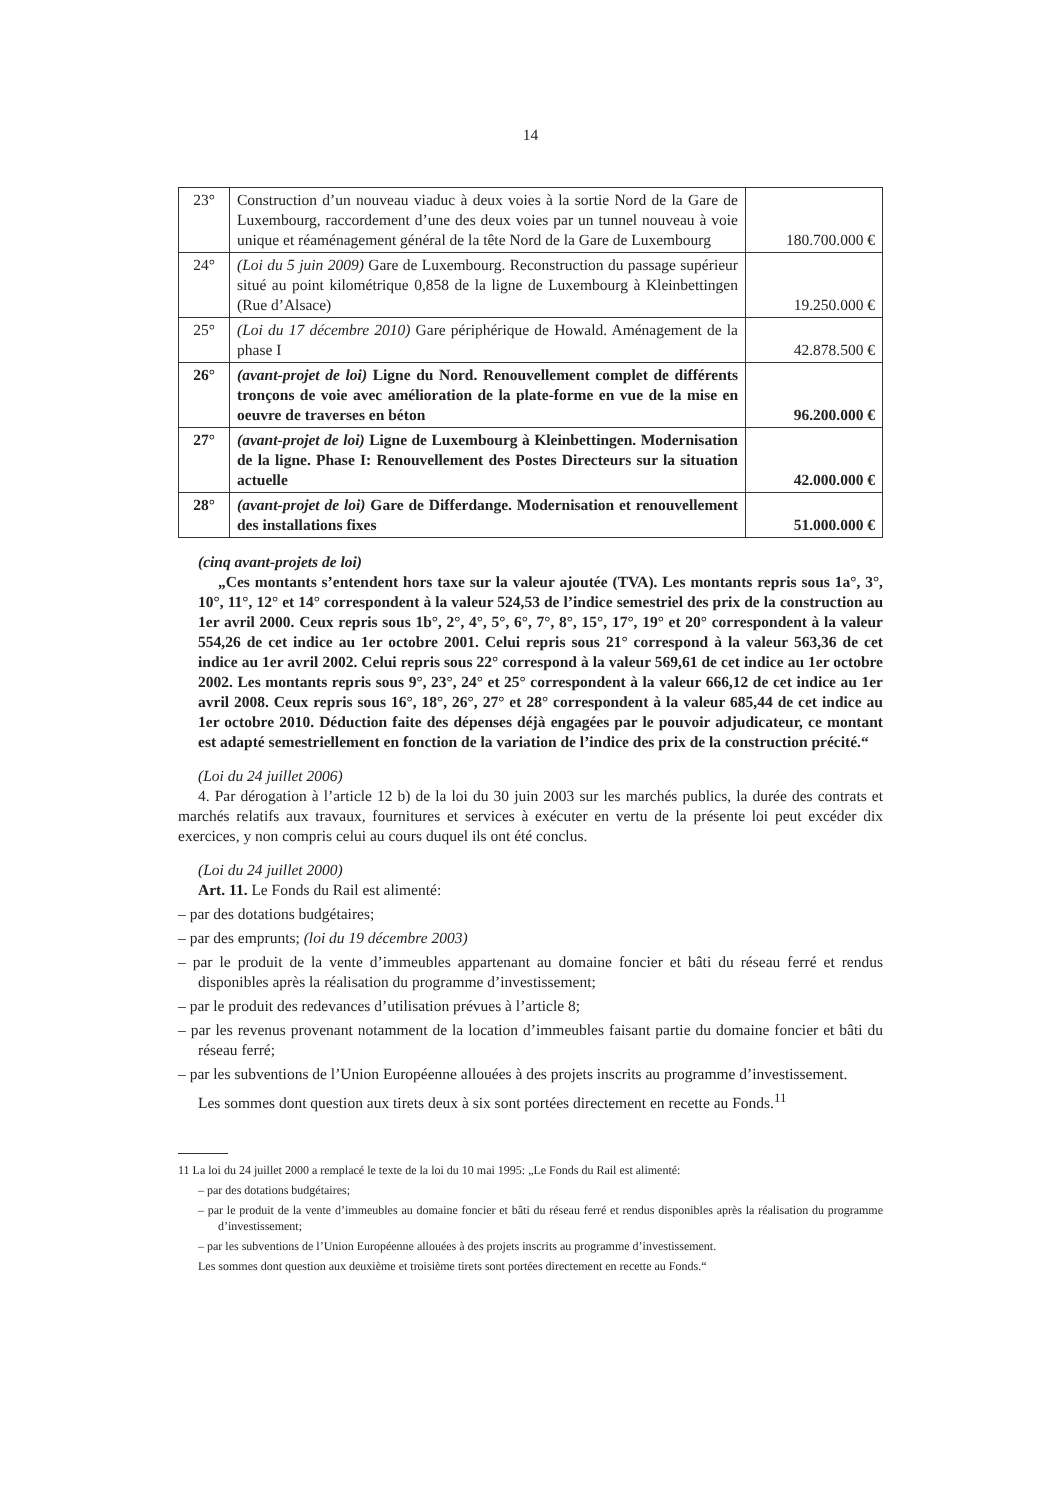14
| 23° | Construction d’un nouveau viaduc à deux voies à la sortie Nord de la Gare de Luxembourg, raccordement d’une des deux voies par un tunnel nouveau à voie unique et réaménagement général de la tête Nord de la Gare de Luxembourg | 180.700.000 € |
| 24° | (Loi du 5 juin 2009) Gare de Luxembourg. Reconstruction du passage supérieur situé au point kilométrique 0,858 de la ligne de Luxembourg à Kleinbettingen (Rue d’Alsace) | 19.250.000 € |
| 25° | (Loi du 17 décembre 2010) Gare périphérique de Howald. Aménagement de la phase I | 42.878.500 € |
| 26° | (avant-projet de loi) Ligne du Nord. Renouvellement complet de différents tronçons de voie avec amélioration de la plate-forme en vue de la mise en oeuvre de traverses en béton | 96.200.000 € |
| 27° | (avant-projet de loi) Ligne de Luxembourg à Kleinbettingen. Modernisation de la ligne. Phase I: Renouvellement des Postes Directeurs sur la situation actuelle | 42.000.000 € |
| 28° | (avant-projet de loi) Gare de Differdange. Modernisation et renouvellement des installations fixes | 51.000.000 € |
(cinq avant-projets de loi)
„Ces montants s’entendent hors taxe sur la valeur ajoutée (TVA). Les montants repris sous 1a°, 3°, 10°, 11°, 12° et 14° correspondent à la valeur 524,53 de l’indice semestriel des prix de la construction au 1er avril 2000. Ceux repris sous 1b°, 2°, 4°, 5°, 6°, 7°, 8°, 15°, 17°, 19° et 20° correspondent à la valeur 554,26 de cet indice au 1er octobre 2001. Celui repris sous 21° correspond à la valeur 563,36 de cet indice au 1er avril 2002. Celui repris sous 22° correspond à la valeur 569,61 de cet indice au 1er octobre 2002. Les montants repris sous 9°, 23°, 24° et 25° correspondent à la valeur 666,12 de cet indice au 1er avril 2008. Ceux repris sous 16°, 18°, 26°, 27° et 28° correspondent à la valeur 685,44 de cet indice au 1er octobre 2010. Déduction faite des dépenses déjà engagées par le pouvoir adjudicateur, ce montant est adapté semestriellement en fonction de la variation de l’indice des prix de la construction précité.“
(Loi du 24 juillet 2006)
4. Par dérogation à l’article 12 b) de la loi du 30 juin 2003 sur les marchés publics, la durée des contrats et marchés relatifs aux travaux, fournitures et services à exécuter en vertu de la présente loi peut excéder dix exercices, y non compris celui au cours duquel ils ont été conclus.
(Loi du 24 juillet 2000)
Art. 11. Le Fonds du Rail est alimenté:
– par des dotations budgétaires;
– par des emprunts; (loi du 19 décembre 2003)
– par le produit de la vente d’immeubles appartenant au domaine foncier et bâti du réseau ferré et rendus disponibles après la réalisation du programme d’investissement;
– par le produit des redevances d’utilisation prévues à l’article 8;
– par les revenus provenant notamment de la location d’immeubles faisant partie du domaine foncier et bâti du réseau ferré;
– par les subventions de l’Union Européenne allouées à des projets inscrits au programme d’investissement.
Les sommes dont question aux tirets deux à six sont portées directement en recette au Fonds.<sup>11</sup>
11 La loi du 24 juillet 2000 a remplacé le texte de la loi du 10 mai 1995: „Le Fonds du Rail est alimenté:
– par des dotations budgétaires;
– par le produit de la vente d’immeubles au domaine foncier et bâti du réseau ferré et rendus disponibles après la réalisation du programme d’investissement;
– par les subventions de l’Union Européenne allouées à des projets inscrits au programme d’investissement.
Les sommes dont question aux deuxième et troisième tirets sont portées directement en recette au Fonds.“